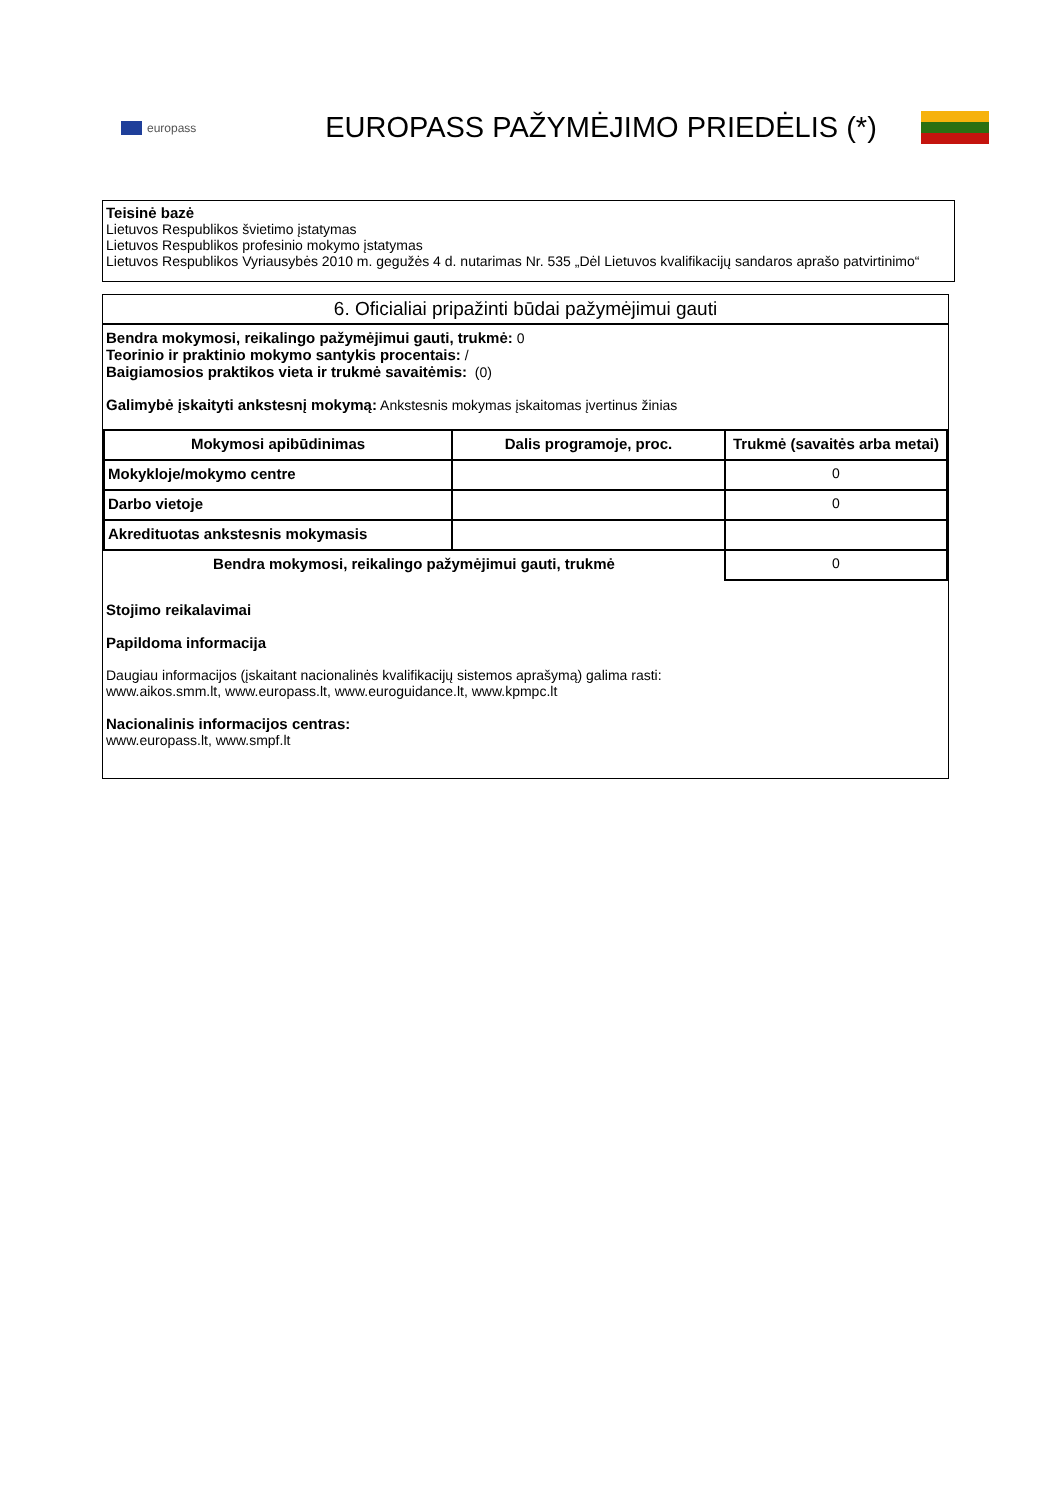europass
EUROPASS PAŽYMĖJIMO PRIEDĖLIS (*)
Teisinė bazė
Lietuvos Respublikos švietimo įstatymas
Lietuvos Respublikos profesinio mokymo įstatymas
Lietuvos Respublikos Vyriausybės 2010 m. gegužės 4 d. nutarimas Nr. 535 „Dėl Lietuvos kvalifikacijų sandaros aprašo patvirtinimo“
6. Oficialiai pripažinti būdai pažymėjimui gauti
Bendra mokymosi, reikalingo pažymėjimui gauti, trukmė: 0
Teorinio ir praktinio mokymo santykis procentais: /
Baigiamosios praktikos vieta ir trukmė savaitėmis: (0)
Galimybė įskaityti ankstesnį mokymą: Ankstesnis mokymas įskaitomas įvertinus žinias
| Mokymosi apibūdinimas | Dalis programoje, proc. | Trukmė (savaitės arba metai) |
| --- | --- | --- |
| Mokykloje/mokymo centre | | 0 |
| Darbo vietoje | | 0 |
| Akredituotas ankstesnis mokymasis | | |
| Bendra mokymosi, reikalingo pažymėjimui gauti, trukmė | | 0 |
Stojimo reikalavimai
Papildoma informacija
Daugiau informacijos (įskaitant nacionalinės kvalifikacijų sistemos aprašymą) galima rasti:
www.aikos.smm.lt, www.europass.lt, www.euroguidance.lt, www.kpmpc.lt
Nacionalinis informacijos centras:
www.europass.lt, www.smpf.lt